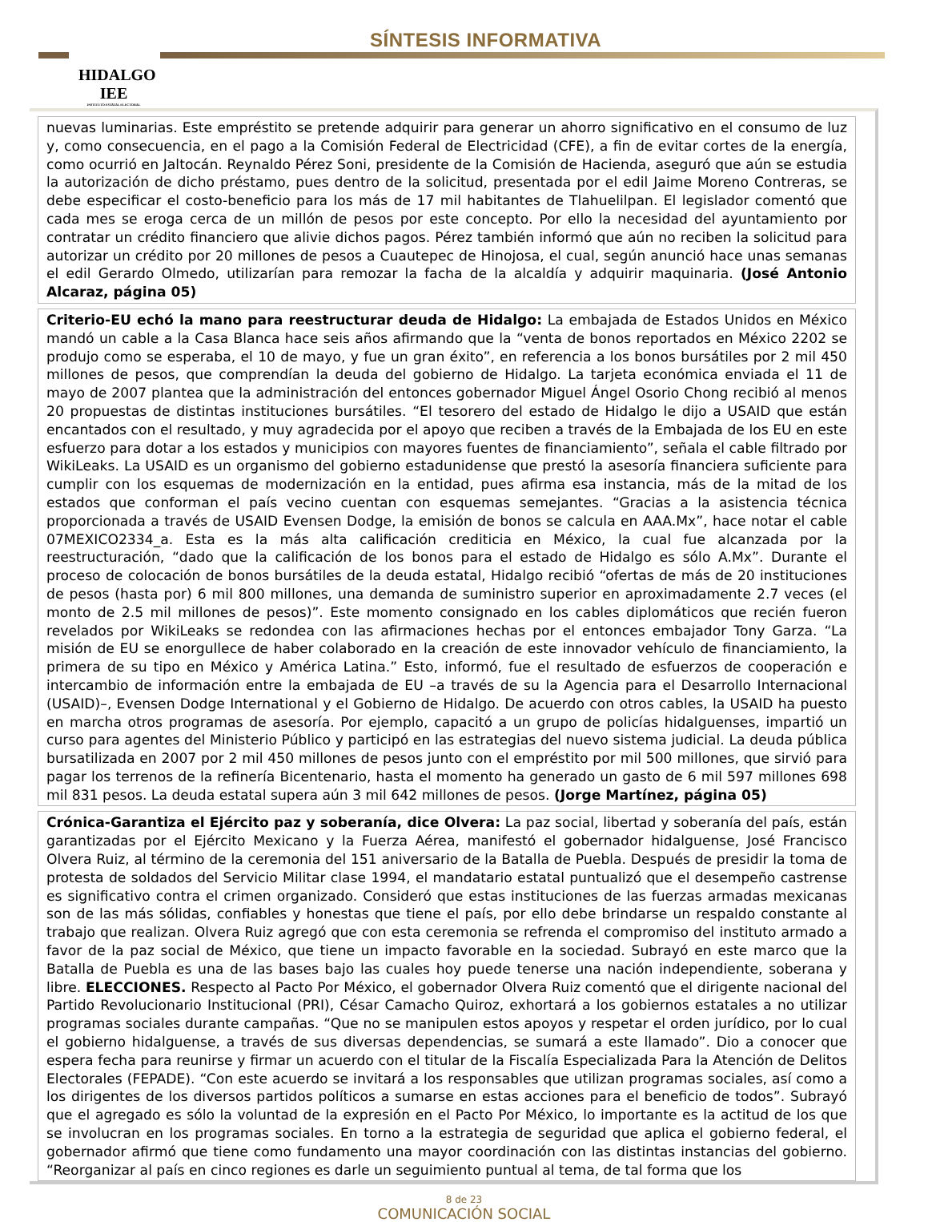HIDALGO IEE
INSTITUTO ESTATAL ELECTORAL
SÍNTESIS INFORMATIVA
nuevas luminarias. Este empréstito se pretende adquirir para generar un ahorro significativo en el consumo de luz y, como consecuencia, en el pago a la Comisión Federal de Electricidad (CFE), a fin de evitar cortes de la energía, como ocurrió en Jaltocán. Reynaldo Pérez Soni, presidente de la Comisión de Hacienda, aseguró que aún se estudia la autorización de dicho préstamo, pues dentro de la solicitud, presentada por el edil Jaime Moreno Contreras, se debe especificar el costo-beneficio para los más de 17 mil habitantes de Tlahuelilpan. El legislador comentó que cada mes se eroga cerca de un millón de pesos por este concepto. Por ello la necesidad del ayuntamiento por contratar un crédito financiero que alivie dichos pagos. Pérez también informó que aún no reciben la solicitud para autorizar un crédito por 20 millones de pesos a Cuautepec de Hinojosa, el cual, según anunció hace unas semanas el edil Gerardo Olmedo, utilizarían para remozar la facha de la alcaldía y adquirir maquinaria. (José Antonio Alcaraz, página 05)
Criterio-EU echó la mano para reestructurar deuda de Hidalgo: La embajada de Estados Unidos en México mandó un cable a la Casa Blanca hace seis años afirmando que la “venta de bonos reportados en México 2202 se produjo como se esperaba, el 10 de mayo, y fue un gran éxito”, en referencia a los bonos bursátiles por 2 mil 450 millones de pesos, que comprendían la deuda del gobierno de Hidalgo. La tarjeta económica enviada el 11 de mayo de 2007 plantea que la administración del entonces gobernador Miguel Ángel Osorio Chong recibió al menos 20 propuestas de distintas instituciones bursátiles. “El tesorero del estado de Hidalgo le dijo a USAID que están encantados con el resultado, y muy agradecida por el apoyo que reciben a través de la Embajada de los EU en este esfuerzo para dotar a los estados y municipios con mayores fuentes de financiamiento”, señala el cable filtrado por WikiLeaks. La USAID es un organismo del gobierno estadunidense que prestó la asesoría financiera suficiente para cumplir con los esquemas de modernización en la entidad, pues afirma esa instancia, más de la mitad de los estados que conforman el país vecino cuentan con esquemas semejantes. “Gracias a la asistencia técnica proporcionada a través de USAID Evensen Dodge, la emisión de bonos se calcula en AAA.Mx”, hace notar el cable 07MEXICO2334_a. Esta es la más alta calificación crediticia en México, la cual fue alcanzada por la reestructuración, “dado que la calificación de los bonos para el estado de Hidalgo es sólo A.Mx”. Durante el proceso de colocación de bonos bursátiles de la deuda estatal, Hidalgo recibió “ofertas de más de 20 instituciones de pesos (hasta por) 6 mil 800 millones, una demanda de suministro superior en aproximadamente 2.7 veces (el monto de 2.5 mil millones de pesos)”. Este momento consignado en los cables diplomáticos que recién fueron revelados por WikiLeaks se redondea con las afirmaciones hechas por el entonces embajador Tony Garza. “La misión de EU se enorgullece de haber colaborado en la creación de este innovador vehículo de financiamiento, la primera de su tipo en México y América Latina.” Esto, informó, fue el resultado de esfuerzos de cooperación e intercambio de información entre la embajada de EU –a través de su la Agencia para el Desarrollo Internacional (USAID)–, Evensen Dodge International y el Gobierno de Hidalgo. De acuerdo con otros cables, la USAID ha puesto en marcha otros programas de asesoría. Por ejemplo, capacitó a un grupo de policías hidalguenses, impartió un curso para agentes del Ministerio Público y participó en las estrategias del nuevo sistema judicial. La deuda pública bursatilizada en 2007 por 2 mil 450 millones de pesos junto con el empréstito por mil 500 millones, que sirvió para pagar los terrenos de la refinería Bicentenario, hasta el momento ha generado un gasto de 6 mil 597 millones 698 mil 831 pesos. La deuda estatal supera aún 3 mil 642 millones de pesos. (Jorge Martínez, página 05)
Crónica-Garantiza el Ejército paz y soberanía, dice Olvera: La paz social, libertad y soberanía del país, están garantizadas por el Ejército Mexicano y la Fuerza Aérea, manifestó el gobernador hidalguense, José Francisco Olvera Ruiz, al término de la ceremonia del 151 aniversario de la Batalla de Puebla. Después de presidir la toma de protesta de soldados del Servicio Militar clase 1994, el mandatario estatal puntualizó que el desempeño castrense es significativo contra el crimen organizado. Consideró que estas instituciones de las fuerzas armadas mexicanas son de las más sólidas, confiables y honestas que tiene el país, por ello debe brindarse un respaldo constante al trabajo que realizan. Olvera Ruiz agregó que con esta ceremonia se refrenda el compromiso del instituto armado a favor de la paz social de México, que tiene un impacto favorable en la sociedad. Subrayó en este marco que la Batalla de Puebla es una de las bases bajo las cuales hoy puede tenerse una nación independiente, soberana y libre. ELECCIONES. Respecto al Pacto Por México, el gobernador Olvera Ruiz comentó que el dirigente nacional del Partido Revolucionario Institucional (PRI), César Camacho Quiroz, exhortará a los gobiernos estatales a no utilizar programas sociales durante campañas. “Que no se manipulen estos apoyos y respetar el orden jurídico, por lo cual el gobierno hidalguense, a través de sus diversas dependencias, se sumará a este llamado”. Dio a conocer que espera fecha para reunirse y firmar un acuerdo con el titular de la Fiscalía Especializada Para la Atención de Delitos Electorales (FEPADE). “Con este acuerdo se invitará a los responsables que utilizan programas sociales, así como a los dirigentes de los diversos partidos políticos a sumarse en estas acciones para el beneficio de todos”. Subrayó que el agregado es sólo la voluntad de la expresión en el Pacto Por México, lo importante es la actitud de los que se involucran en los programas sociales. En torno a la estrategia de seguridad que aplica el gobierno federal, el gobernador afirmó que tiene como fundamento una mayor coordinación con las distintas instancias del gobierno. “Reorganizar al país en cinco regiones es darle un seguimiento puntual al tema, de tal forma que los
8 de 23
COMUNICACIÓN SOCIAL